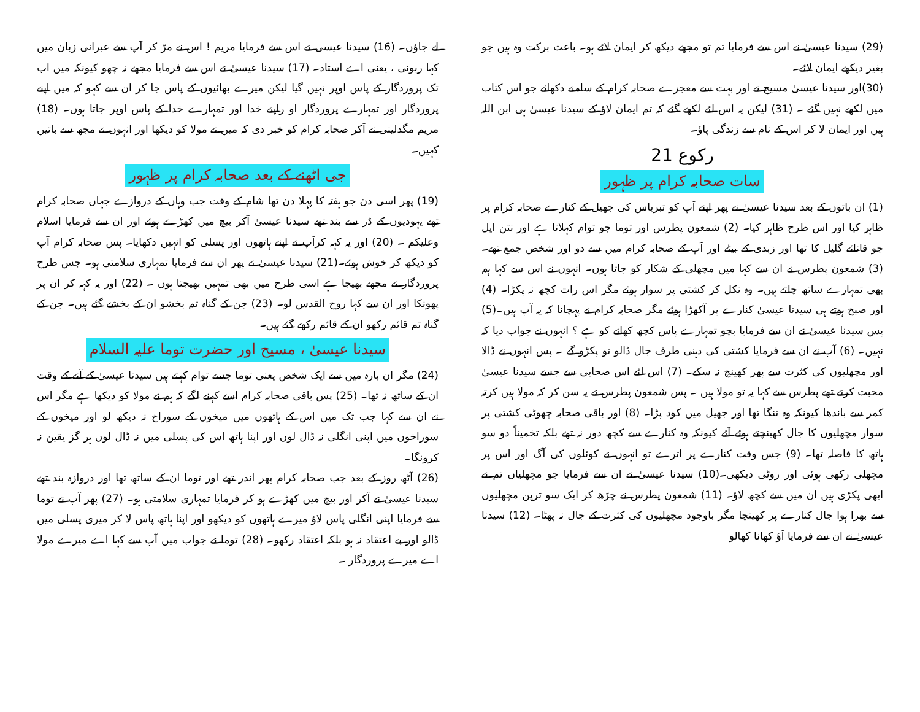لے جاؤں۔ (16) سیدنا عیسیٰ نے اس سے فرمایا مریم ! اس نے مڑ کر آپ سے عبرانی زبان میں کہا ربونی ، یعنی اے استاد۔ (17) سیدنا عیسیٰ نے اس سے فرمایا مجھے نہ چھو کیونکہ میں اب تک پروردگار کے پاس اوپر نہیں گیا لیکن میرے بھائیوں کے پاس جا کر ان سے کہو کہ میں اپنے پروردگار اور تمہارے پروردگار او راپنے خدا اور تمہارے خدا کے پاس اوپر جاتا ہوں۔ (18) مریم مگدلینی نے آکر صحابہ کرام کو خبر دی کہ میں نے مولا کو دیکھا اور انہوں نے مجھ سے باتیں کہیں۔
جی اٹھنے کے بعد صحابہ کرام پر ظہور
(19) پھر اسی دن جو ہفتہ کا پہلا دن تھا شام کے وقت جب وہاں کے دروازے جہاں صحابہ کرام تھے یہودیوں کے ڈر سے بند تھے سیدنا عیسیٰ آکر بیچ میں کھڑے ہوئے اور ان سے فرمایا اسلام وعلیکم ۔ (20) اور یہ کہہ کرآپ نے اپنے ہاتھوں اور پسلی کو انہیں دکھایا۔ پس صحابہ کرام آپ کو دیکھ کر خوش ہوئے۔(21) سیدنا عیسیٰ نے پھر ان سے فرمایا تمہاری سلامتی ہو۔ جس طرح پروردگار نے مجھے بھیجا ہے اسی طرح میں بھی تمہیں بھیجتا ہوں ۔ (22) اور یہ کہہ کر ان پر پھونکا اور ان سے کہا روح القدس لو۔ (23) جن کے گناہ تم بخشو ان کے بخشے گئے ہیں۔ جن کے گناہ تم قائم رکھو ان کے قائم رکھے گئے ہیں۔
سیدنا عیسیٰ ، مسیح اور حضرت توما علیہ السلام
(24) مگر ان بارہ میں سے ایک شخص یعنی توما جسے توام کہتے ہیں سیدنا عیسیٰ کے آنے کے وقت ان کے ساتھ نہ تھا۔ (25) پس باقی صحابہ کرام اسے کہنے لگے کہ ہم نے مولا کو دیکھا ہے مگر اس نے ان سے کہا جب تک میں اس کے ہاتھوں میں میخوں کے سوراخ نہ دیکھ لو اور میخوں کے سوراخوں میں اپنی انگلی نہ ڈال لوں اور اپنا ہاتھ اس کی پسلی میں نہ ڈال لوں ہر گز یقین نہ کرونگا۔
(26) آٹھ روز کے بعد جب صحابہ کرام پھر اندر تھے اور توما ان کے ساتھ تھا اور دروازہ بند تھے سیدنا عیسیٰ نے آکر اور بیچ میں کھڑے ہو کر فرمایا تمہاری سلامتی ہو۔ (27) پھر آپ نے توما سے فرمایا اپنی انگلی پاس لاؤ میرے ہاتھوں کو دیکھو اور اپنا ہاتھ پاس لا کر میری پسلی میں ڈالو اور بے اعتقاد نہ ہو بلکہ اعتقاد رکھو۔ (28) توما نے جواب میں آپ سے کہا اے میرے مولا اے میرے پروردگار ۔
(29) سیدنا عیسیٰ نے اس سے فرمایا تم تو مجھے دیکھ کر ایمان لائے ہو۔ باعث برکت وہ ہیں جو بغیر دیکھے ایمان لائے۔
(30)اور سیدنا عیسیٰ مسیح نے اور بہت سے معجزے صحابہ کرام کے سامنے دکھائے جو اس کتاب میں لکھے نہیں گئے ۔ (31) لیکن یہ اس لئے لکھے گئے کہ تم ایمان لاؤ کے سیدنا عیسیٰ ہی ابن اللہ ہیں اور ایمان لا کر اس کے نام سے زندگی پاؤ۔
رکوع 21
سات صحابہ کرام پر ظہور
(1) ان باتوں کے بعد سیدنا عیسیٰ نے پھر اپنے آپ کو تبریاس کی جھیل کے کنارے صحابہ کرام پر ظاہر کیا اور اس طرح ظاہر کیا۔ (2) شمعون پطرس اور توما جو توام کہلاتا ہے اور نتن ایل جو قانائے گلیل کا تھا اور زبدی کے بیٹے اور آپ کے صحابہ کرام میں سے دو اور شخص جمع تھے۔ (3) شمعون پطرس نے ان سے کہا میں مچھلی کے شکار کو جاتا ہوں۔ انہوں نے اس سے کہا ہم بھی تمہارے ساتھ چلتے ہیں۔ وہ نکل کر کشتی پر سوار ہوئے مگر اس رات کچھ نہ پکڑا۔ (4) اور صبح ہوتے ہی سیدنا عیسیٰ کنارے پر آکھڑا ہوئے مگر صحابہ کرام نے پہچانا کہ یہ آپ ہیں۔(5) پس سیدنا عیسیٰ نے ان سے فرمایا بچو تمہارے پاس کچھ کھانے کو ہے ؟ انہوں نے جواب دیا کہ نہیں۔ (6) آپ نے ان سے فرمایا کشتی کی دہنی طرف جال ڈالو تو پکڑو گے ۔ پس انہوں نے ڈالا اور مچھلیوں کی کثرت سے پھر کھینچ نہ سکے۔ (7) اس لئے اس صحابی سے جسے سیدنا عیسیٰ محبت کرتے تھے پطرس سے کہا یہ تو مولا ہیں ۔ پس شمعون پطرس نے یہ سن کر کہ مولا ہیں کرتہ کمر سے باندھا کیونکہ وہ ننگا تھا اور جھیل میں کود پڑا۔ (8) اور باقی صحابہ چھوٹی کشتی پر سوار مچھلیوں کا جال کھینچتے ہوئے آئے کیونکہ وہ کنارے سے کچھ دور نہ تھے بلکہ تخمیناً دو سو ہاتھ کا فاصلہ تھا۔ (9) جس وقت کنارے پر اترے تو انہوں نے کوئلوں کی آگ اور اس پر مچھلی رکھی ہوئی اور روٹی دیکھی۔(10) سیدنا عیسیٰ نے ان سے فرمایا جو مچھلیاں تم نے ابھی پکڑی ہیں ان میں سے کچھ لاؤ۔ (11) شمعون پطرس نے چڑھ کر ایک سو ترپن مچھلیوں سے بھرا ہوا جال کنارے پر کھینچا مگر باوجود مچھلیوں کی کثرت کے جال نہ پھٹا۔ (12) سیدنا عیسیٰ نے ان سے فرمایا آؤ کھانا کھالو